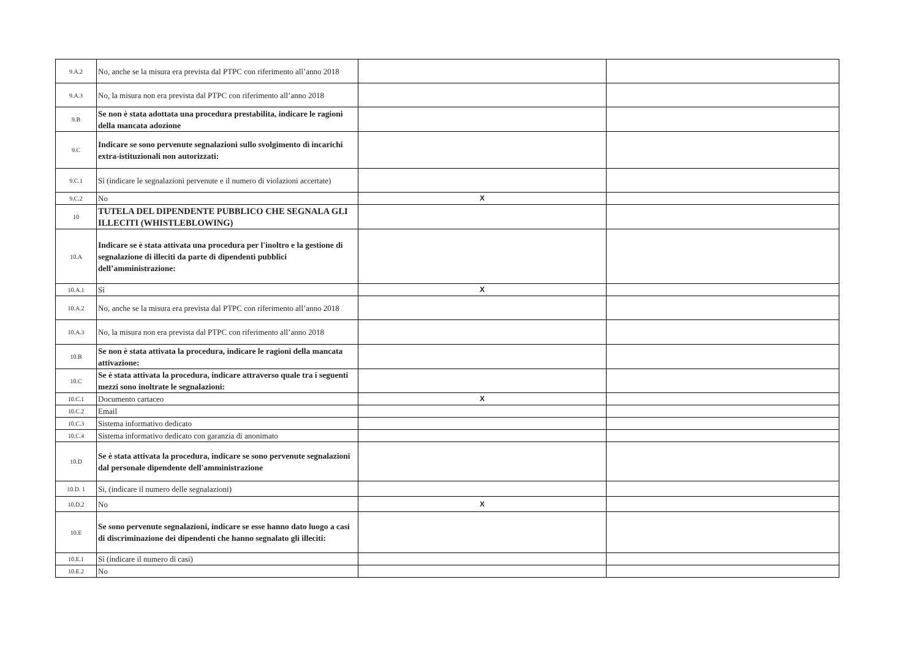| 9.A.2 | No, anche se la misura era prevista dal PTPC con riferimento all’anno 2018 | | |
| 9.A.3 | No, la misura non era prevista dal PTPC con riferimento all’anno 2018 | | |
| 9.B | Se non è stata adottata una procedura prestabilita, indicare le ragioni della mancata adozione | | |
| 9.C | Indicare se sono pervenute segnalazioni sullo svolgimento di incarichi extra-istituzionali non autorizzati: | | |
| 9.C.1 | Sì (indicare le segnalazioni pervenute e il numero di violazioni accertate) | | |
| 9.C.2 | No | X | |
| 10 | TUTELA DEL DIPENDENTE PUBBLICO CHE SEGNALA GLI ILLECITI (WHISTLEBLOWING) | | |
| 10.A | Indicare se è stata attivata una procedura per l'inoltro e la gestione di segnalazione di illeciti da parte di dipendenti pubblici dell’amministrazione: | | |
| 10.A.1 | Sì | X | |
| 10.A.2 | No, anche se la misura era prevista dal PTPC con riferimento all’anno 2018 | | |
| 10.A.3 | No, la misura non era prevista dal PTPC con riferimento all’anno 2018 | | |
| 10.B | Se non è stata attivata la procedura, indicare le ragioni della mancata attivazione: | | |
| 10.C | Se è stata attivata la procedura, indicare attraverso quale tra i seguenti mezzi sono inoltrate le segnalazioni: | | |
| 10.C.1 | Documento cartaceo | X | |
| 10.C.2 | Email | | |
| 10.C.3 | Sistema informativo dedicato | | |
| 10.C.4 | Sistema informativo dedicato con garanzia di anonimato | | |
| 10.D | Se è stata attivata la procedura, indicare se sono pervenute segnalazioni dal personale dipendente dell'amministrazione | | |
| 10.D. 1 | Si, (indicare il numero delle segnalazioni) | | |
| 10.D.2 | No | X | |
| 10.E | Se sono pervenute segnalazioni, indicare se esse hanno dato luogo a casi di discriminazione dei dipendenti che hanno segnalato gli illeciti: | | |
| 10.E.1 | Sì (indicare il numero di casi) | | |
| 10.E.2 | No | | |